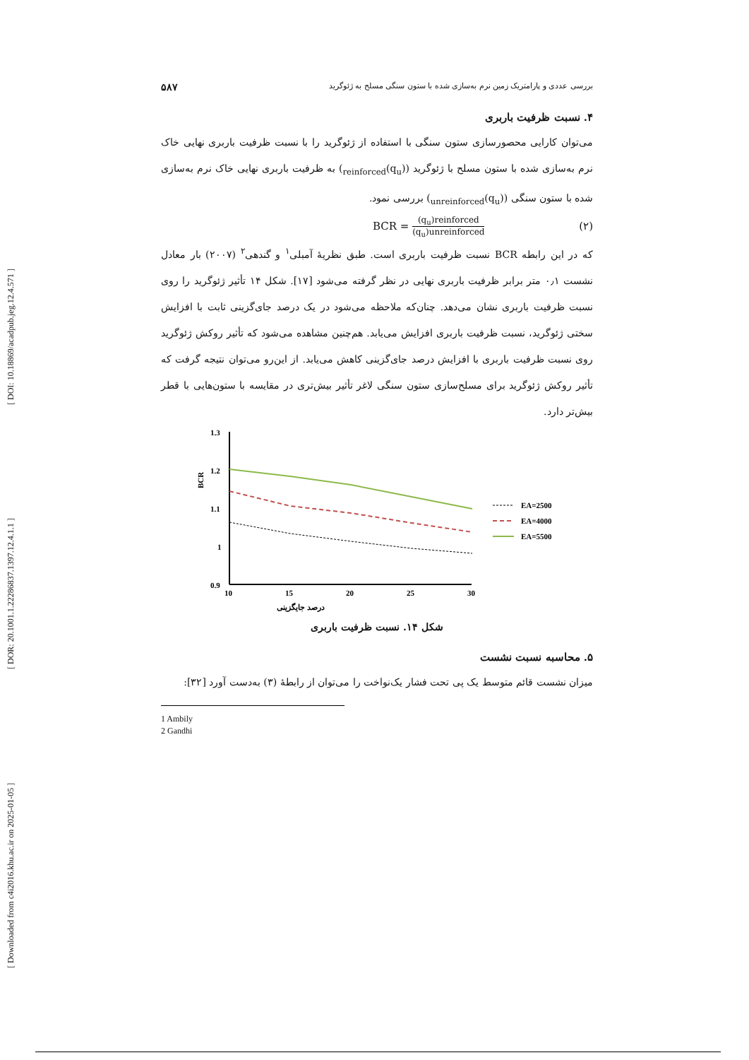[ Downloaded from c4i2016.khu.ac.ir on 2025-01-05 ] [ DOR: 20.1001.1.22286837.1397.12.4.1.1 ] [ DOI: 10.18869/acadpub.jeg.12.4.571 ]
۵۸۷ بررسی عددی و پارامتریک زمین نرم به‌سازی شده با ستون سنگی مسلح به ژئوگرید
۴. نسبت ظرفیت باربری
می‌توان کارایی محصورسازی ستون سنگی با استفاده از ژئوگرید را با نسبت ظرفیت باربری نهایی خاک نرم به‌سازی شده با ستون مسلح با ژئوگرید ((q<sub>u</sub>)<sub>reinforced</sub>) به ظرفیت باربری نهایی خاک نرم به‌سازی شده با ستون سنگی ((q<sub>u</sub>)<sub>unreinforced</sub>) بررسی نمود.
BCR = (q<sub>u</sub>)reinforced (q<sub>u</sub>)unreinforced (۲)
که در این رابطه BCR نسبت ظرفیت باربری است. طبق نظریهٔ آمبلی<sup>۱</sup> و گندهی<sup>۲</sup> (۲۰۰۷) بار معادل نشست ۰٫۱ متر برابر ظرفیت باربری نهایی در نظر گرفته می‌شود [۱۷]. شکل ۱۴ تأثیر ژئوگرید را روی نسبت ظرفیت باربری نشان می‌دهد. چنان‌که ملاحظه می‌شود در یک درصد جای‌گزینی ثابت با افزایش سختی ژئوگرید، نسبت ظرفیت باربری افزایش می‌یابد. هم‌چنین مشاهده می‌شود که تأثیر روکش ژئوگرید روی نسبت ظرفیت باربری با افزایش درصد جای‌گزینی کاهش می‌یابد. از این‌رو می‌توان نتیجه گرفت که تأثیر روکش ژئوگرید برای مسلح‌سازی ستون سنگی لاغر تأثیر بیش‌تری در مقایسه با ستون‌هایی با قطر بیش‌تر دارد.
1.3
1.2
1.1
1
0.9
10
15
20
25
30
BCR
درصد جایگزینی
EA=2500
EA=4000
EA=5500
شکل ۱۴. نسبت ظرفیت باربری
۵. محاسبه نسبت نشست
میزان نشست قائم متوسط یک پی تحت فشار یک‌نواخت را می‌توان از رابطهٔ (۳) به‌دست آورد [۳۲]:
1 Ambily
2 Gandhi